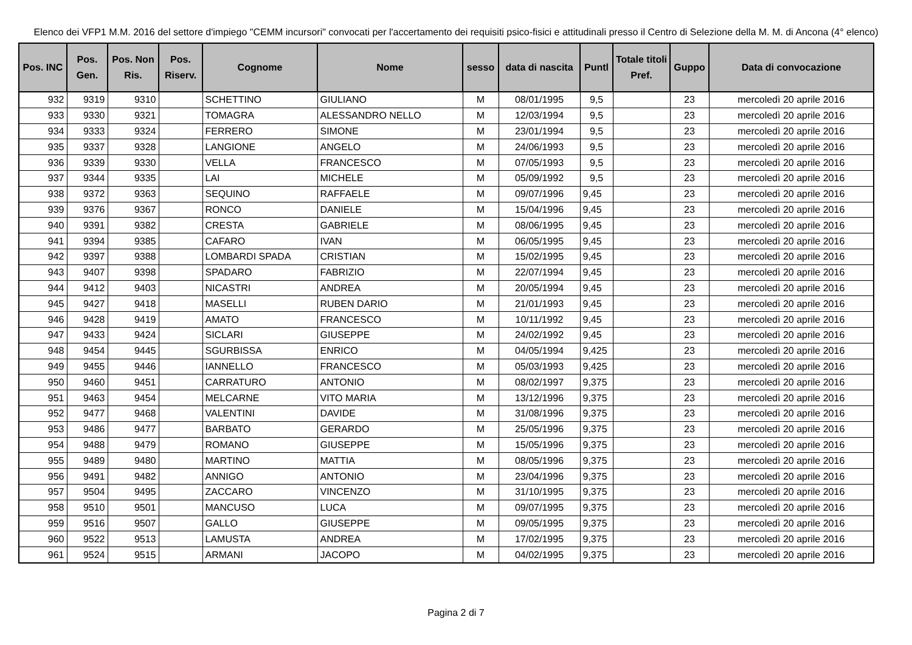Elenco dei VFP1 M.M. 2016 del settore d'impiego "CEMM incursori" convocati per l'accertamento dei requisiti psico-fisici e attitudinali presso il Centro di Selezione della M. M. di Ancona (4° elenco)
| Pos. INC | Pos. Gen. | Pos. Non Ris. | Pos. Riserv. | Cognome | Nome | sesso | data di nascita | Puntl | Totale titoli Pref. | Guppo | Data di convocazione |
| --- | --- | --- | --- | --- | --- | --- | --- | --- | --- | --- | --- |
| 932 | 9319 | 9310 | | SCHETTINO | GIULIANO | M | 08/01/1995 | 9,5 | | 23 | mercoledì 20 aprile 2016 |
| 933 | 9330 | 9321 | | TOMAGRA | ALESSANDRO NELLO | M | 12/03/1994 | 9,5 | | 23 | mercoledì 20 aprile 2016 |
| 934 | 9333 | 9324 | | FERRERO | SIMONE | M | 23/01/1994 | 9,5 | | 23 | mercoledì 20 aprile 2016 |
| 935 | 9337 | 9328 | | LANGIONE | ANGELO | M | 24/06/1993 | 9,5 | | 23 | mercoledì 20 aprile 2016 |
| 936 | 9339 | 9330 | | VELLA | FRANCESCO | M | 07/05/1993 | 9,5 | | 23 | mercoledì 20 aprile 2016 |
| 937 | 9344 | 9335 | | LAI | MICHELE | M | 05/09/1992 | 9,5 | | 23 | mercoledì 20 aprile 2016 |
| 938 | 9372 | 9363 | | SEQUINO | RAFFAELE | M | 09/07/1996 | 9,45 | | 23 | mercoledì 20 aprile 2016 |
| 939 | 9376 | 9367 | | RONCO | DANIELE | M | 15/04/1996 | 9,45 | | 23 | mercoledì 20 aprile 2016 |
| 940 | 9391 | 9382 | | CRESTA | GABRIELE | M | 08/06/1995 | 9,45 | | 23 | mercoledì 20 aprile 2016 |
| 941 | 9394 | 9385 | | CAFARO | IVAN | M | 06/05/1995 | 9,45 | | 23 | mercoledì 20 aprile 2016 |
| 942 | 9397 | 9388 | | LOMBARDI SPADA | CRISTIAN | M | 15/02/1995 | 9,45 | | 23 | mercoledì 20 aprile 2016 |
| 943 | 9407 | 9398 | | SPADARO | FABRIZIO | M | 22/07/1994 | 9,45 | | 23 | mercoledì 20 aprile 2016 |
| 944 | 9412 | 9403 | | NICASTRI | ANDREA | M | 20/05/1994 | 9,45 | | 23 | mercoledì 20 aprile 2016 |
| 945 | 9427 | 9418 | | MASELLI | RUBEN DARIO | M | 21/01/1993 | 9,45 | | 23 | mercoledì 20 aprile 2016 |
| 946 | 9428 | 9419 | | AMATO | FRANCESCO | M | 10/11/1992 | 9,45 | | 23 | mercoledì 20 aprile 2016 |
| 947 | 9433 | 9424 | | SICLARI | GIUSEPPE | M | 24/02/1992 | 9,45 | | 23 | mercoledì 20 aprile 2016 |
| 948 | 9454 | 9445 | | SGURBISSA | ENRICO | M | 04/05/1994 | 9,425 | | 23 | mercoledì 20 aprile 2016 |
| 949 | 9455 | 9446 | | IANNELLO | FRANCESCO | M | 05/03/1993 | 9,425 | | 23 | mercoledì 20 aprile 2016 |
| 950 | 9460 | 9451 | | CARRATURO | ANTONIO | M | 08/02/1997 | 9,375 | | 23 | mercoledì 20 aprile 2016 |
| 951 | 9463 | 9454 | | MELCARNE | VITO MARIA | M | 13/12/1996 | 9,375 | | 23 | mercoledì 20 aprile 2016 |
| 952 | 9477 | 9468 | | VALENTINI | DAVIDE | M | 31/08/1996 | 9,375 | | 23 | mercoledì 20 aprile 2016 |
| 953 | 9486 | 9477 | | BARBATO | GERARDO | M | 25/05/1996 | 9,375 | | 23 | mercoledì 20 aprile 2016 |
| 954 | 9488 | 9479 | | ROMANO | GIUSEPPE | M | 15/05/1996 | 9,375 | | 23 | mercoledì 20 aprile 2016 |
| 955 | 9489 | 9480 | | MARTINO | MATTIA | M | 08/05/1996 | 9,375 | | 23 | mercoledì 20 aprile 2016 |
| 956 | 9491 | 9482 | | ANNIGO | ANTONIO | M | 23/04/1996 | 9,375 | | 23 | mercoledì 20 aprile 2016 |
| 957 | 9504 | 9495 | | ZACCARO | VINCENZO | M | 31/10/1995 | 9,375 | | 23 | mercoledì 20 aprile 2016 |
| 958 | 9510 | 9501 | | MANCUSO | LUCA | M | 09/07/1995 | 9,375 | | 23 | mercoledì 20 aprile 2016 |
| 959 | 9516 | 9507 | | GALLO | GIUSEPPE | M | 09/05/1995 | 9,375 | | 23 | mercoledì 20 aprile 2016 |
| 960 | 9522 | 9513 | | LAMUSTA | ANDREA | M | 17/02/1995 | 9,375 | | 23 | mercoledì 20 aprile 2016 |
| 961 | 9524 | 9515 | | ARMANI | JACOPO | M | 04/02/1995 | 9,375 | | 23 | mercoledì 20 aprile 2016 |
Pagina 2 di 7